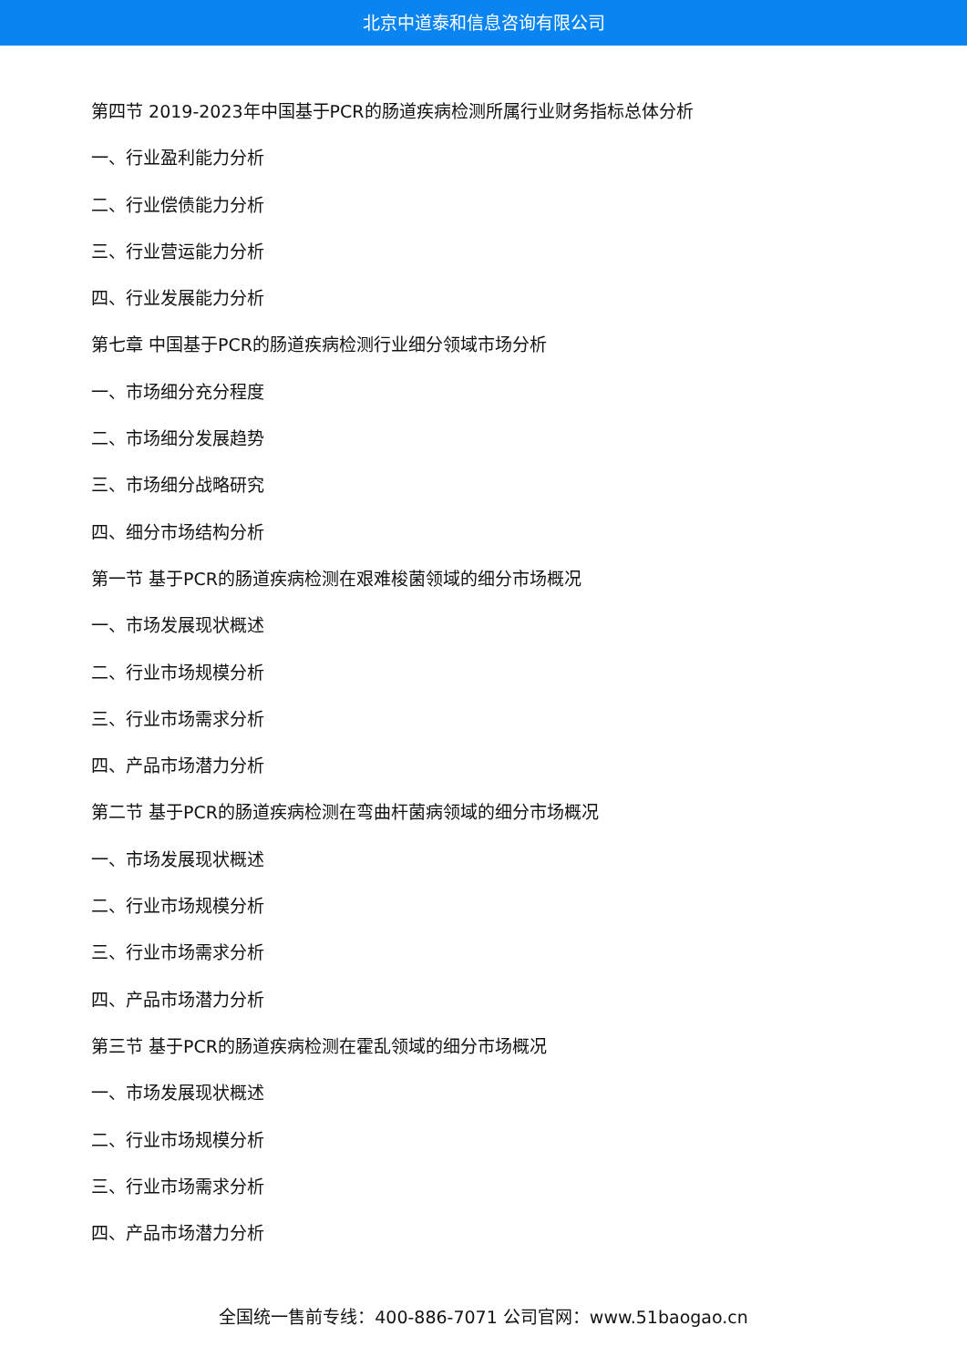北京中道泰和信息咨询有限公司
第四节 2019-2023年中国基于PCR的肠道疾病检测所属行业财务指标总体分析
一、行业盈利能力分析
二、行业偿债能力分析
三、行业营运能力分析
四、行业发展能力分析
第七章 中国基于PCR的肠道疾病检测行业细分领域市场分析
一、市场细分充分程度
二、市场细分发展趋势
三、市场细分战略研究
四、细分市场结构分析
第一节 基于PCR的肠道疾病检测在艰难梭菌领域的细分市场概况
一、市场发展现状概述
二、行业市场规模分析
三、行业市场需求分析
四、产品市场潜力分析
第二节 基于PCR的肠道疾病检测在弯曲杆菌病领域的细分市场概况
一、市场发展现状概述
二、行业市场规模分析
三、行业市场需求分析
四、产品市场潜力分析
第三节 基于PCR的肠道疾病检测在霍乱领域的细分市场概况
一、市场发展现状概述
二、行业市场规模分析
三、行业市场需求分析
四、产品市场潜力分析
全国统一售前专线：400-886-7071 公司官网：www.51baogao.cn